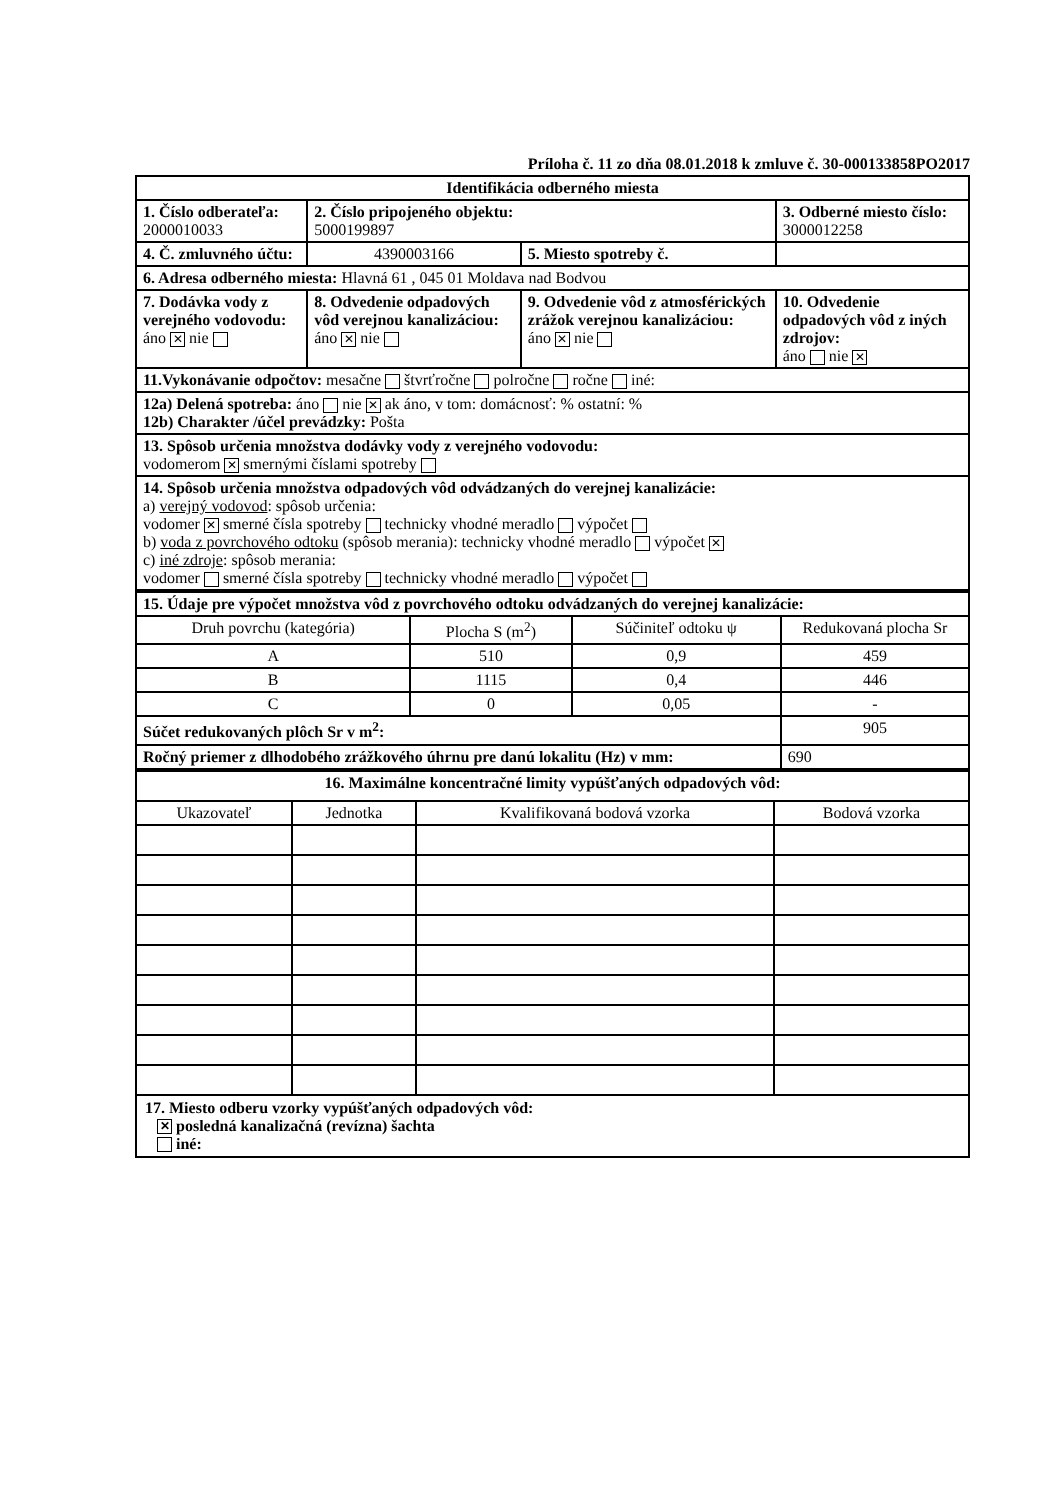Príloha č. 11 zo dňa 08.01.2018 k zmluve č. 30-000133858PO2017
| Identifikácia odberného miesta | | | | |
| 1. Číslo odberateľa: 2000010033 | 2. Číslo pripojeného objektu: 5000199897 | | 3. Odberné miesto číslo: 3000012258 | |
| 4. Č. zmluvného účtu: | 4390003166 | 5. Miesto spotreby č. | | |
| 6. Adresa odberného miesta: Hlavná 61 , 045 01 Moldava nad Bodvou | | | | |
| 7. Dodávka vody z verejného vodovodu: áno ✕ nie | 8. Odvedenie odpadových vôd verejnou kanalizáciou: áno ✕ nie | 9. Odvedenie vôd z atmosférických zrážok verejnou kanalizáciou: áno ✕ nie | | 10. Odvedenie odpadových vôd z iných zdrojov: áno nie ✕ |
| 11.Vykonávanie odpočtov: mesačne štvrťročne polročne ročne iné: | | | | |
| 12a) Delená spotreba: áno nie ✕ ak áno, v tom: domácnosť: % ostatní: % 12b) Charakter /účel prevádzky: Pošta | | | | |
| 13. Spôsob určenia množstva dodávky vody z verejného vodovodu: vodomerom ✕ smernými číslami spotreby | | | | |
| 14. Spôsob určenia množstva odpadových vôd odvádzaných do verejnej kanalizácie: a) verejný vodovod : spôsob určenia: vodomer ✕ smerné čísla spotreby technicky vhodné meradlo výpočet b) voda z povrchového odtoku (spôsob merania): technicky vhodné meradlo výpočet ✕ c) iné zdroje : spôsob merania: vodomer smerné čísla spotreby technicky vhodné meradlo výpočet | | | | |
| 15. Údaje pre výpočet množstva vôd z povrchového odtoku odvádzaných do verejnej kanalizácie: | | | |
| Druh povrchu (kategória) | Plocha S (m<sup>2</sup>) | Súčiniteľ odtoku ψ | Redukovaná plocha Sr |
| A | 510 | 0,9 | 459 |
| B | 1115 | 0,4 | 446 |
| C | 0 | 0,05 | - |
| Súčet redukovaných plôch Sr v m<sup>2</sup>: | | | 905 |
| Ročný priemer z dlhodobého zrážkového úhrnu pre danú lokalitu (Hz) v mm: | | | 690 |
| 16. Maximálne koncentračné limity vypúšťaných odpadových vôd: | | | |
| Ukazovateľ | Jednotka | Kvalifikovaná bodová vzorka | Bodová vzorka |
17. Miesto odberu vzorky vypúšťaných odpadových vôd:
✕ posledná kanalizačná (revízna) šachta
iné: